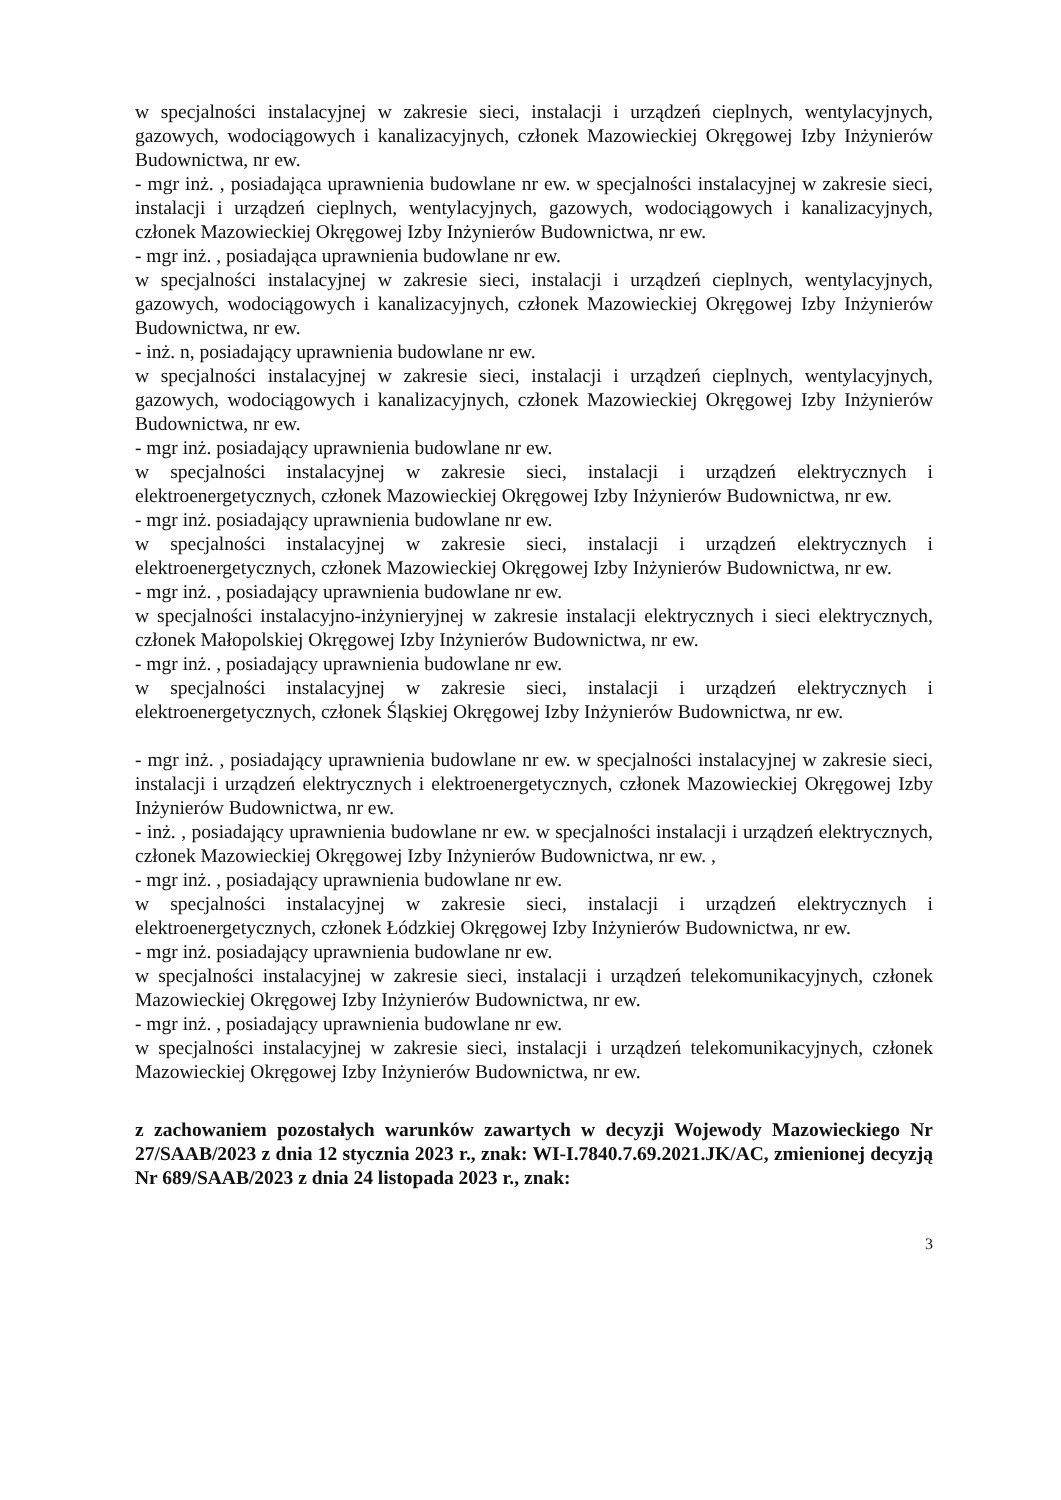w specjalności instalacyjnej w zakresie sieci, instalacji i urządzeń cieplnych, wentylacyjnych, gazowych, wodociągowych i kanalizacyjnych, członek Mazowieckiej Okręgowej Izby Inżynierów Budownictwa, nr ew.
- mgr inż. , posiadająca uprawnienia budowlane nr ew. w specjalności instalacyjnej w zakresie sieci, instalacji i urządzeń cieplnych, wentylacyjnych, gazowych, wodociągowych i kanalizacyjnych, członek Mazowieckiej Okręgowej Izby Inżynierów Budownictwa, nr ew.
- mgr inż. , posiadająca uprawnienia budowlane nr ew.
w specjalności instalacyjnej w zakresie sieci, instalacji i urządzeń cieplnych, wentylacyjnych, gazowych, wodociągowych i kanalizacyjnych, członek Mazowieckiej Okręgowej Izby Inżynierów Budownictwa, nr ew.
- inż. n, posiadający uprawnienia budowlane nr ew.
w specjalności instalacyjnej w zakresie sieci, instalacji i urządzeń cieplnych, wentylacyjnych, gazowych, wodociągowych i kanalizacyjnych, członek Mazowieckiej Okręgowej Izby Inżynierów Budownictwa, nr ew.
- mgr inż. posiadający uprawnienia budowlane nr ew.
w specjalności instalacyjnej w zakresie sieci, instalacji i urządzeń elektrycznych i elektroenergetycznych, członek Mazowieckiej Okręgowej Izby Inżynierów Budownictwa, nr ew.
- mgr inż. posiadający uprawnienia budowlane nr ew.
w specjalności instalacyjnej w zakresie sieci, instalacji i urządzeń elektrycznych i elektroenergetycznych, członek Mazowieckiej Okręgowej Izby Inżynierów Budownictwa, nr ew.
- mgr inż. , posiadający uprawnienia budowlane nr ew.
w specjalności instalacyjno-inżynieryjnej w zakresie instalacji elektrycznych i sieci elektrycznych, członek Małopolskiej Okręgowej Izby Inżynierów Budownictwa, nr ew.
- mgr inż. , posiadający uprawnienia budowlane nr ew.
w specjalności instalacyjnej w zakresie sieci, instalacji i urządzeń elektrycznych i elektroenergetycznych, członek Śląskiej Okręgowej Izby Inżynierów Budownictwa, nr ew.
- mgr inż. , posiadający uprawnienia budowlane nr ew. w specjalności instalacyjnej w zakresie sieci, instalacji i urządzeń elektrycznych i elektroenergetycznych, członek Mazowieckiej Okręgowej Izby Inżynierów Budownictwa, nr ew.
- inż. , posiadający uprawnienia budowlane nr ew. w specjalności instalacji i urządzeń elektrycznych, członek Mazowieckiej Okręgowej Izby Inżynierów Budownictwa, nr ew. ,
- mgr inż. , posiadający uprawnienia budowlane nr ew.
w specjalności instalacyjnej w zakresie sieci, instalacji i urządzeń elektrycznych i elektroenergetycznych, członek Łódzkiej Okręgowej Izby Inżynierów Budownictwa, nr ew.
- mgr inż. posiadający uprawnienia budowlane nr ew.
w specjalności instalacyjnej w zakresie sieci, instalacji i urządzeń telekomunikacyjnych, członek Mazowieckiej Okręgowej Izby Inżynierów Budownictwa, nr ew.
- mgr inż. , posiadający uprawnienia budowlane nr ew.
w specjalności instalacyjnej w zakresie sieci, instalacji i urządzeń telekomunikacyjnych, członek Mazowieckiej Okręgowej Izby Inżynierów Budownictwa, nr ew.
z zachowaniem pozostałych warunków zawartych w decyzji Wojewody Mazowieckiego Nr 27/SAAB/2023 z dnia 12 stycznia 2023 r., znak: WI-I.7840.7.69.2021.JK/AC, zmienionej decyzją Nr 689/SAAB/2023 z dnia 24 listopada 2023 r., znak:
3